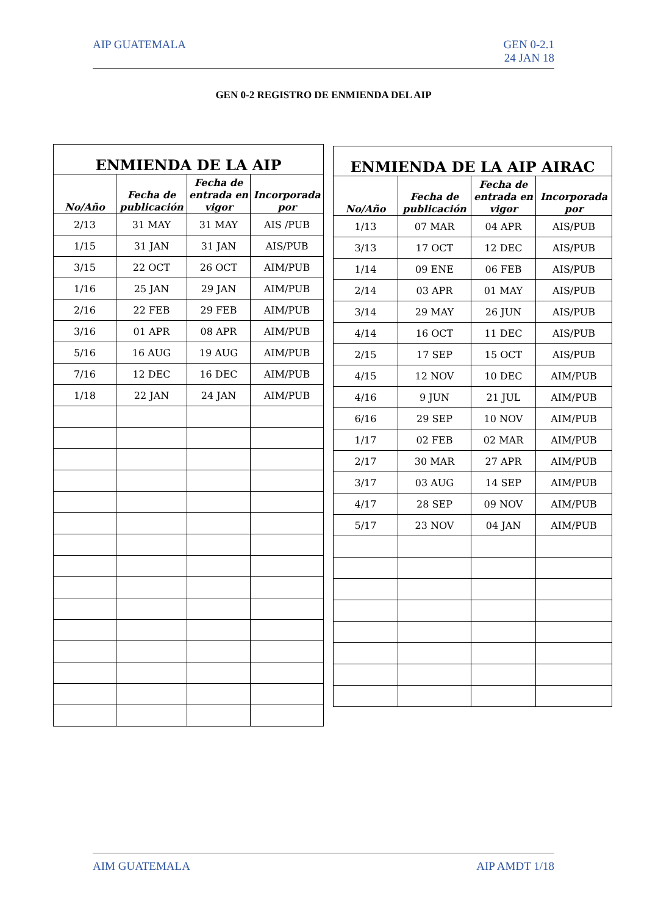AIP GUATEMALA GEN 0-2.1
24 JAN 18
GEN 0-2 REGISTRO DE ENMIENDA DEL AIP
| ENMIENDA DE LA AIP | | | |
| --- | --- | --- | --- |
| No/Año | Fecha de publicación | Fecha de entrada en vigor | Incorporada por |
| 2/13 | 31 MAY | 31 MAY | AIS /PUB |
| 1/15 | 31 JAN | 31 JAN | AIS/PUB |
| 3/15 | 22 OCT | 26 OCT | AIM/PUB |
| 1/16 | 25 JAN | 29 JAN | AIM/PUB |
| 2/16 | 22 FEB | 29 FEB | AIM/PUB |
| 3/16 | 01 APR | 08 APR | AIM/PUB |
| 5/16 | 16 AUG | 19 AUG | AIM/PUB |
| 7/16 | 12 DEC | 16 DEC | AIM/PUB |
| 1/18 | 22 JAN | 24 JAN | AIM/PUB |
| ENMIENDA DE LA AIP AIRAC | | | |
| --- | --- | --- | --- |
| No/Año | Fecha de publicación | Fecha de entrada en vigor | Incorporada por |
| 1/13 | 07 MAR | 04 APR | AIS/PUB |
| 3/13 | 17 OCT | 12 DEC | AIS/PUB |
| 1/14 | 09 ENE | 06 FEB | AIS/PUB |
| 2/14 | 03 APR | 01 MAY | AIS/PUB |
| 3/14 | 29 MAY | 26 JUN | AIS/PUB |
| 4/14 | 16 OCT | 11 DEC | AIS/PUB |
| 2/15 | 17 SEP | 15 OCT | AIS/PUB |
| 4/15 | 12 NOV | 10 DEC | AIM/PUB |
| 4/16 | 9 JUN | 21 JUL | AIM/PUB |
| 6/16 | 29 SEP | 10 NOV | AIM/PUB |
| 1/17 | 02 FEB | 02 MAR | AIM/PUB |
| 2/17 | 30 MAR | 27 APR | AIM/PUB |
| 3/17 | 03 AUG | 14 SEP | AIM/PUB |
| 4/17 | 28 SEP | 09 NOV | AIM/PUB |
| 5/17 | 23 NOV | 04 JAN | AIM/PUB |
AIM GUATEMALA AIP AMDT 1/18